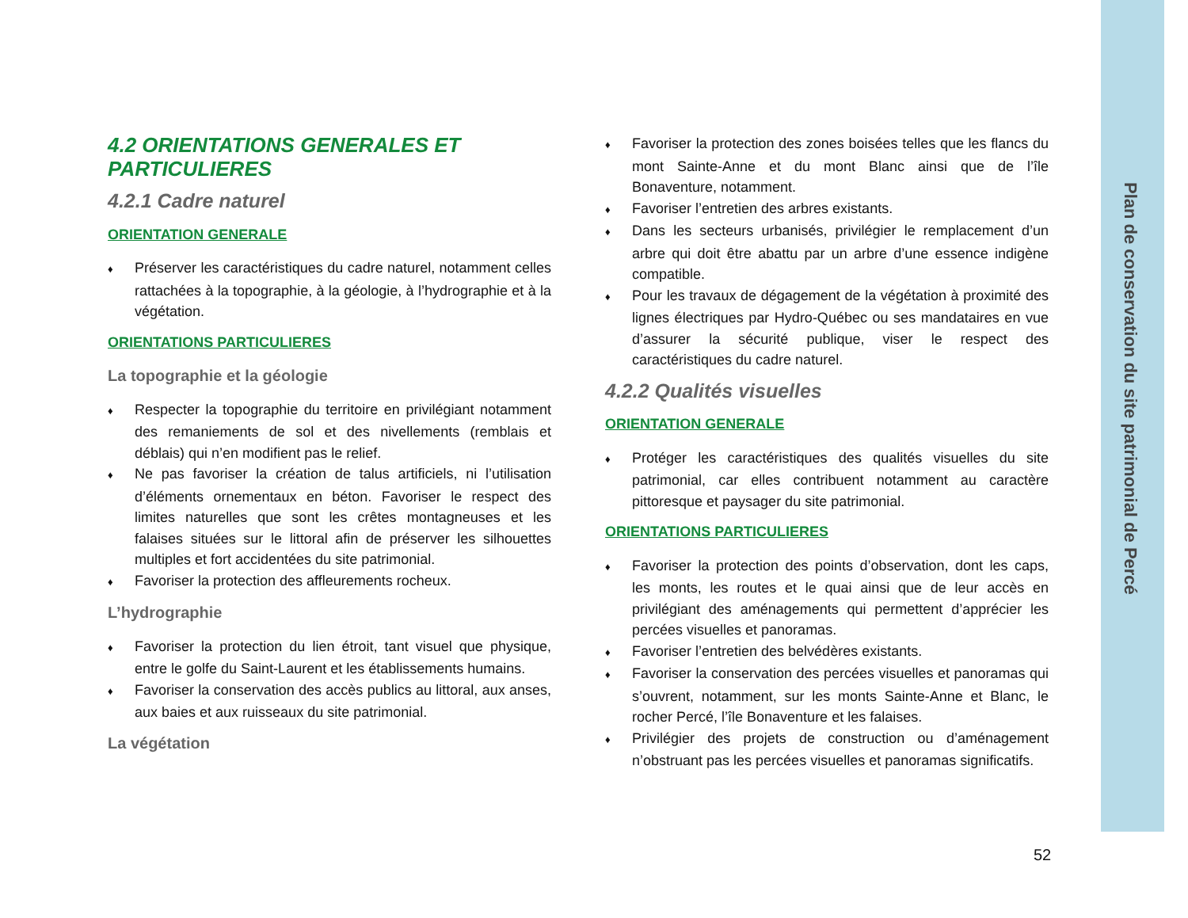Plan de conservation du site patrimonial de Percé
4.2 ORIENTATIONS GENERALES ET PARTICULIERES
4.2.1 Cadre naturel
ORIENTATION GENERALE
♦ Préserver les caractéristiques du cadre naturel, notamment celles rattachées à la topographie, à la géologie, à l’hydrographie et à la végétation.
ORIENTATIONS PARTICULIERES
La topographie et la géologie
♦ Respecter la topographie du territoire en privilégiant notamment des remaniements de sol et des nivellements (remblais et déblais) qui n’en modifient pas le relief.
♦ Ne pas favoriser la création de talus artificiels, ni l’utilisation d’éléments ornementaux en béton. Favoriser le respect des limites naturelles que sont les crêtes montagneuses et les falaises situées sur le littoral afin de préserver les silhouettes multiples et fort accidentées du site patrimonial.
♦ Favoriser la protection des affleurements rocheux.
L’hydrographie
♦ Favoriser la protection du lien étroit, tant visuel que physique, entre le golfe du Saint-Laurent et les établissements humains.
♦ Favoriser la conservation des accès publics au littoral, aux anses, aux baies et aux ruisseaux du site patrimonial.
La végétation
♦ Favoriser la protection des zones boisées telles que les flancs du mont Sainte-Anne et du mont Blanc ainsi que de l’île Bonaventure, notamment.
♦ Favoriser l’entretien des arbres existants.
♦ Dans les secteurs urbanisés, privilégier le remplacement d’un arbre qui doit être abattu par un arbre d’une essence indigène compatible.
♦ Pour les travaux de dégagement de la végétation à proximité des lignes électriques par Hydro-Québec ou ses mandataires en vue d’assurer la sécurité publique, viser le respect des caractéristiques du cadre naturel.
4.2.2 Qualités visuelles
ORIENTATION GENERALE
♦ Protéger les caractéristiques des qualités visuelles du site patrimonial, car elles contribuent notamment au caractère pittoresque et paysager du site patrimonial.
ORIENTATIONS PARTICULIERES
♦ Favoriser la protection des points d’observation, dont les caps, les monts, les routes et le quai ainsi que de leur accès en privilégiant des aménagements qui permettent d’apprécier les percées visuelles et panoramas.
♦ Favoriser l’entretien des belvédères existants.
♦ Favoriser la conservation des percées visuelles et panoramas qui s’ouvrent, notamment, sur les monts Sainte-Anne et Blanc, le rocher Percé, l’île Bonaventure et les falaises.
♦ Privilégier des projets de construction ou d’aménagement n’obstruant pas les percées visuelles et panoramas significatifs.
52